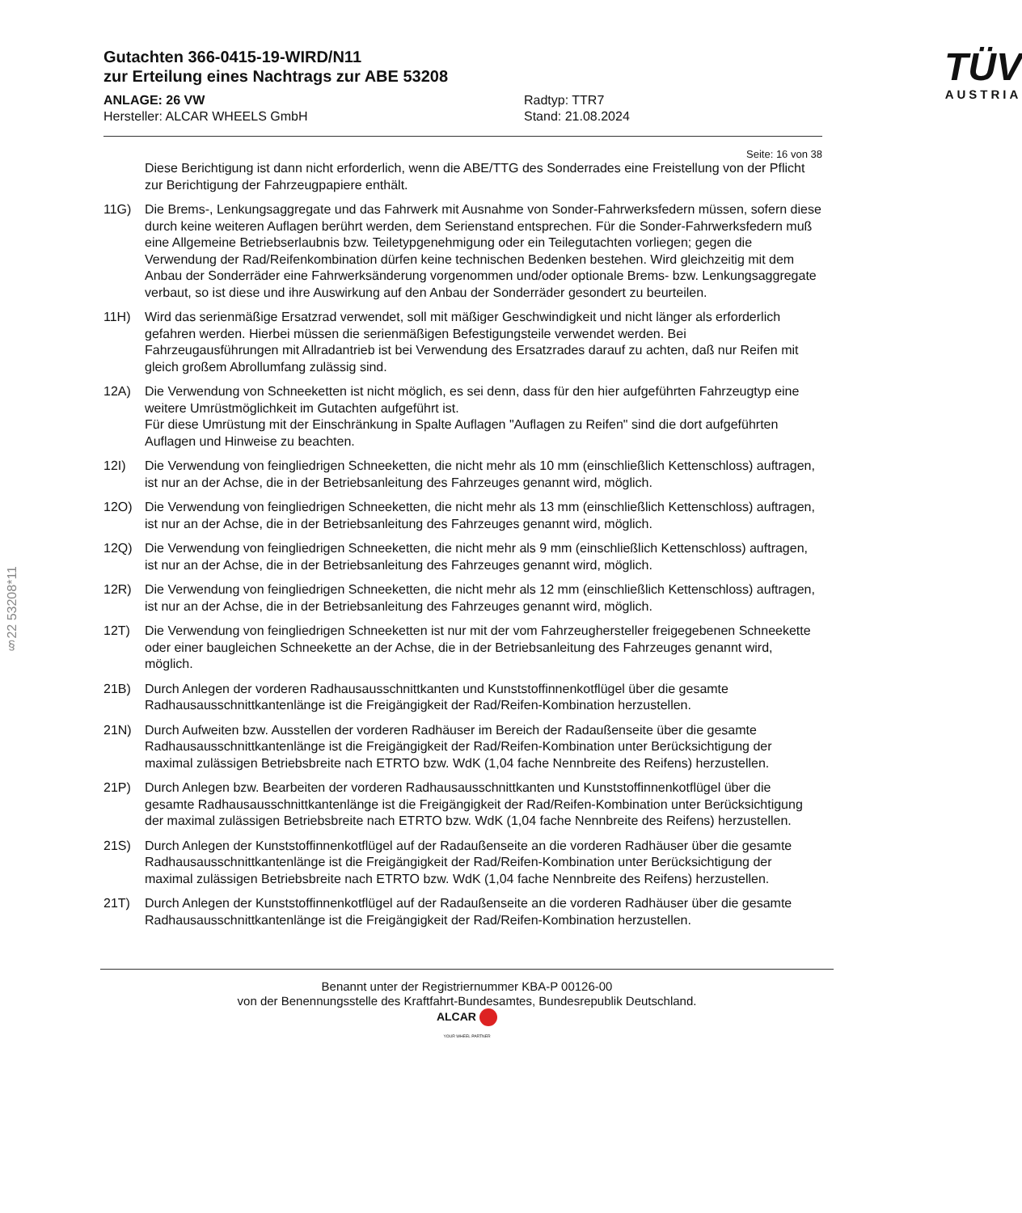§22 53208*11
Gutachten 366-0415-19-WIRD/N11
zur Erteilung eines Nachtrags zur ABE 53208
ANLAGE: 26 VW
Hersteller: ALCAR WHEELS GmbH
Radtyp: TTR7
Stand: 21.08.2024
TÜV
AUSTRIA
Seite: 16 von 38
Diese Berichtigung ist dann nicht erforderlich, wenn die ABE/TTG des Sonderrades eine Freistellung von der Pflicht zur Berichtigung der Fahrzeugpapiere enthält.
11G) Die Brems-, Lenkungsaggregate und das Fahrwerk mit Ausnahme von Sonder-Fahrwerksfedern müssen, sofern diese durch keine weiteren Auflagen berührt werden, dem Serienstand entsprechen. Für die Sonder-Fahrwerksfedern muß eine Allgemeine Betriebserlaubnis bzw. Teiletypgenehmigung oder ein Teilegutachten vorliegen; gegen die Verwendung der Rad/Reifenkombination dürfen keine technischen Bedenken bestehen. Wird gleichzeitig mit dem Anbau der Sonderräder eine Fahrwerksänderung vorgenommen und/oder optionale Brems- bzw. Lenkungsaggregate verbaut, so ist diese und ihre Auswirkung auf den Anbau der Sonderräder gesondert zu beurteilen.
11H) Wird das serienmäßige Ersatzrad verwendet, soll mit mäßiger Geschwindigkeit und nicht länger als erforderlich gefahren werden. Hierbei müssen die serienmäßigen Befestigungsteile verwendet werden. Bei Fahrzeugausführungen mit Allradantrieb ist bei Verwendung des Ersatzrades darauf zu achten, daß nur Reifen mit gleich großem Abrollumfang zulässig sind.
12A) Die Verwendung von Schneeketten ist nicht möglich, es sei denn, dass für den hier aufgeführten Fahrzeugtyp eine weitere Umrüstmöglichkeit im Gutachten aufgeführt ist.
Für diese Umrüstung mit der Einschränkung in Spalte Auflagen "Auflagen zu Reifen" sind die dort aufgeführten Auflagen und Hinweise zu beachten.
12I) Die Verwendung von feingliedrigen Schneeketten, die nicht mehr als 10 mm (einschließlich Kettenschloss) auftragen, ist nur an der Achse, die in der Betriebsanleitung des Fahrzeuges genannt wird, möglich.
12O) Die Verwendung von feingliedrigen Schneeketten, die nicht mehr als 13 mm (einschließlich Kettenschloss) auftragen, ist nur an der Achse, die in der Betriebsanleitung des Fahrzeuges genannt wird, möglich.
12Q) Die Verwendung von feingliedrigen Schneeketten, die nicht mehr als 9 mm (einschließlich Kettenschloss) auftragen, ist nur an der Achse, die in der Betriebsanleitung des Fahrzeuges genannt wird, möglich.
12R) Die Verwendung von feingliedrigen Schneeketten, die nicht mehr als 12 mm (einschließlich Kettenschloss) auftragen, ist nur an der Achse, die in der Betriebsanleitung des Fahrzeuges genannt wird, möglich.
12T) Die Verwendung von feingliedrigen Schneeketten ist nur mit der vom Fahrzeughersteller freigegebenen Schneekette oder einer baugleichen Schneekette an der Achse, die in der Betriebsanleitung des Fahrzeuges genannt wird, möglich.
21B) Durch Anlegen der vorderen Radhausausschnittkanten und Kunststoffinnenkotflügel über die gesamte Radhausausschnittkantenlänge ist die Freigängigkeit der Rad/Reifen-Kombination herzustellen.
21N) Durch Aufweiten bzw. Ausstellen der vorderen Radhäuser im Bereich der Radaußenseite über die gesamte Radhausausschnittkantenlänge ist die Freigängigkeit der Rad/Reifen-Kombination unter Berücksichtigung der maximal zulässigen Betriebsbreite nach ETRTO bzw. WdK (1,04 fache Nennbreite des Reifens) herzustellen.
21P) Durch Anlegen bzw. Bearbeiten der vorderen Radhausausschnittkanten und Kunststoffinnenkotflügel über die gesamte Radhausausschnittkantenlänge ist die Freigängigkeit der Rad/Reifen-Kombination unter Berücksichtigung der maximal zulässigen Betriebsbreite nach ETRTO bzw. WdK (1,04 fache Nennbreite des Reifens) herzustellen.
21S) Durch Anlegen der Kunststoffinnenkotflügel auf der Radaußenseite an die vorderen Radhäuser über die gesamte Radhausausschnittkantenlänge ist die Freigängigkeit der Rad/Reifen-Kombination unter Berücksichtigung der maximal zulässigen Betriebsbreite nach ETRTO bzw. WdK (1,04 fache Nennbreite des Reifens) herzustellen.
21T) Durch Anlegen der Kunststoffinnenkotflügel auf der Radaußenseite an die vorderen Radhäuser über die gesamte Radhausausschnittkantenlänge ist die Freigängigkeit der Rad/Reifen-Kombination herzustellen.
Benannt unter der Registriernummer KBA-P 00126-00
von der Benennungsstelle des Kraftfahrt-Bundesamtes, Bundesrepublik Deutschland.
ALCAR
YOUR WHEEL PARTNER